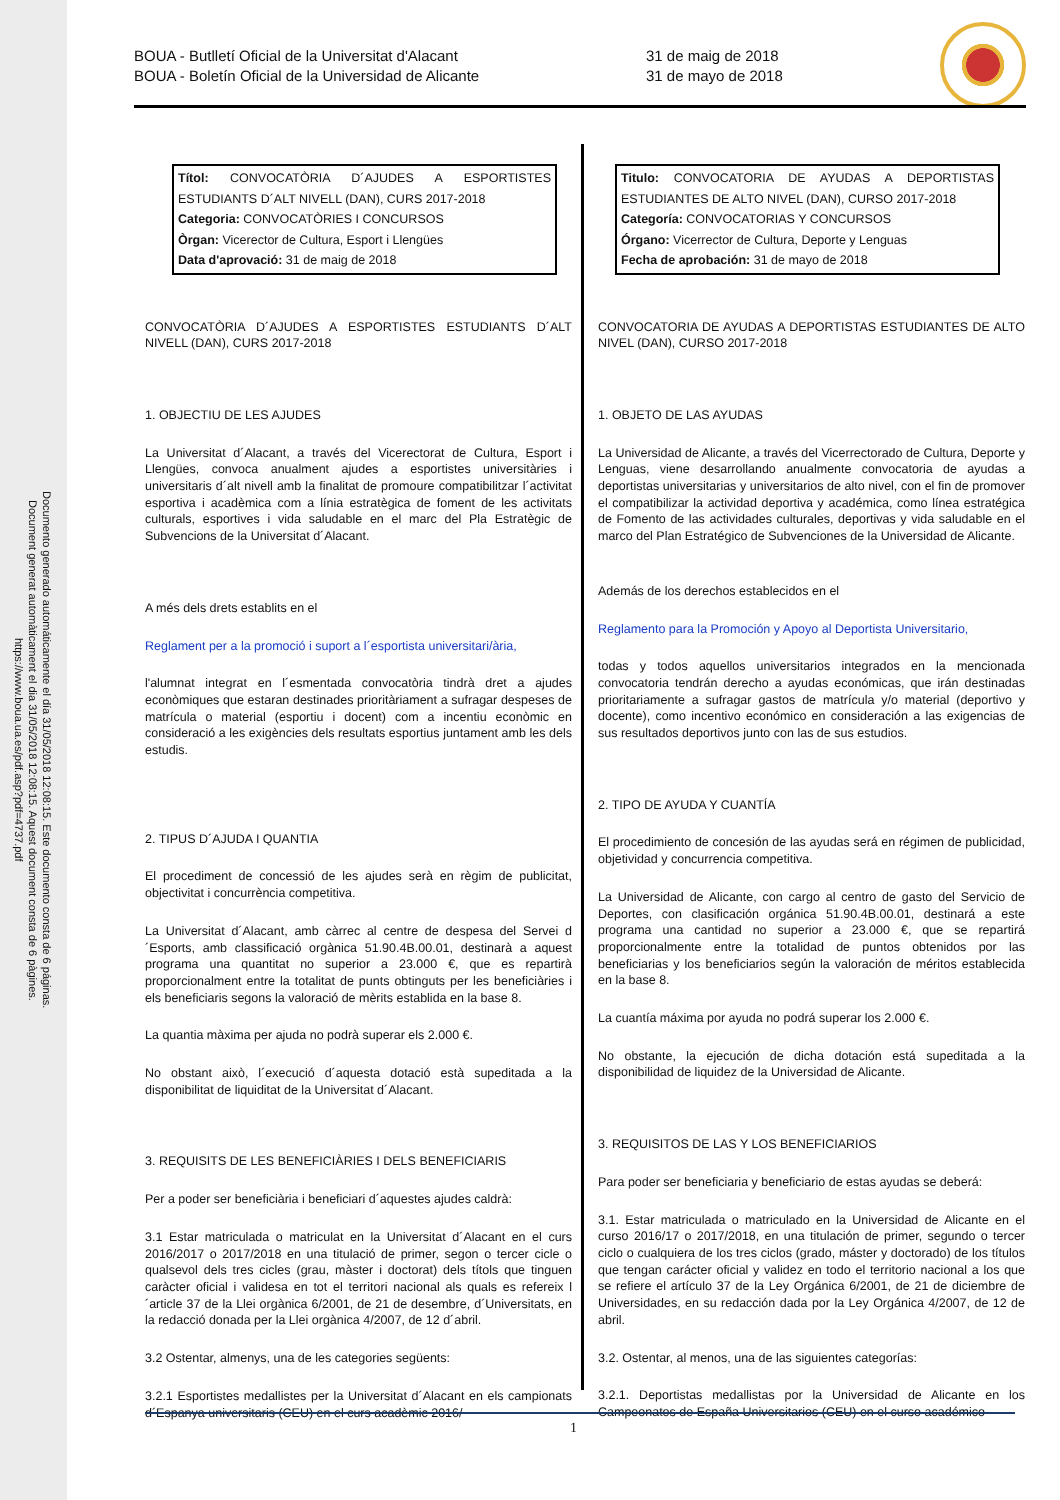Documento generado automáticamente el día 31/05/2018 12:08:15. Este documento consta de 6 páginas.
Document generat automàticament el dia 31/05/2018 12:08:15. Aquest document consta de 6 pàgines.
https://www.boua.ua.es/pdf.asp?pdf=4737.pdf
BOUA - Butlletí Oficial de la Universitat d'Alacant
BOUA - Boletín Oficial de la Universidad de Alicante
31 de maig de 2018
31 de mayo de 2018
Títol: CONVOCATÒRIA D´AJUDES A ESPORTISTES ESTUDIANTS D´ALT NIVELL (DAN), CURS 2017-2018
Categoria: CONVOCATÒRIES I CONCURSOS
Òrgan: Vicerector de Cultura, Esport i Llengües
Data d'aprovació: 31 de maig de 2018
CONVOCATÒRIA D´AJUDES A ESPORTISTES ESTUDIANTS D´ALT NIVELL (DAN), CURS 2017-2018
1. OBJECTIU DE LES AJUDES
La Universitat d´Alacant, a través del Vicerectorat de Cultura, Esport i Llengües, convoca anualment ajudes a esportistes universitàries i universitaris d´alt nivell amb la finalitat de promoure compatibilitzar l´activitat esportiva i acadèmica com a línia estratègica de foment de les activitats culturals, esportives i vida saludable en el marc del Pla Estratègic de Subvencions de la Universitat d´Alacant.
A més dels drets establits en el
Reglament per a la promoció i suport a l´esportista universitari/ària,
l'alumnat integrat en l´esmentada convocatòria tindrà dret a ajudes econòmiques que estaran destinades prioritàriament a sufragar despeses de matrícula o material (esportiu i docent) com a incentiu econòmic en consideració a les exigències dels resultats esportius juntament amb les dels estudis.
2. TIPUS D´AJUDA I QUANTIA
El procediment de concessió de les ajudes serà en règim de publicitat, objectivitat i concurrència competitiva.
La Universitat d´Alacant, amb càrrec al centre de despesa del Servei d´Esports, amb classificació orgànica 51.90.4B.00.01, destinarà a aquest programa una quantitat no superior a 23.000 €, que es repartirà proporcionalment entre la totalitat de punts obtinguts per les beneficiàries i els beneficiaris segons la valoració de mèrits establida en la base 8.
La quantia màxima per ajuda no podrà superar els 2.000 €.
No obstant això, l´execució d´aquesta dotació està supeditada a la disponibilitat de liquiditat de la Universitat d´Alacant.
3. REQUISITS DE LES BENEFICIÀRIES I DELS BENEFICIARIS
Per a poder ser beneficiària i beneficiari d´aquestes ajudes caldrà:
3.1 Estar matriculada o matriculat en la Universitat d´Alacant en el curs 2016/2017 o 2017/2018 en una titulació de primer, segon o tercer cicle o qualsevol dels tres cicles (grau, màster i doctorat) dels títols que tinguen caràcter oficial i validesa en tot el territori nacional als quals es refereix l´article 37 de la Llei orgànica 6/2001, de 21 de desembre, d´Universitats, en la redacció donada per la Llei orgànica 4/2007, de 12 d´abril.
3.2 Ostentar, almenys, una de les categories següents:
3.2.1 Esportistes medallistes per la Universitat d´Alacant en els campionats d´Espanya universitaris (CEU) en el curs acadèmic 2016/
Titulo: CONVOCATORIA DE AYUDAS A DEPORTISTAS ESTUDIANTES DE ALTO NIVEL (DAN), CURSO 2017-2018
Categoría: CONVOCATORIAS Y CONCURSOS
Órgano: Vicerrector de Cultura, Deporte y Lenguas
Fecha de aprobación: 31 de mayo de 2018
CONVOCATORIA DE AYUDAS A DEPORTISTAS ESTUDIANTES DE ALTO NIVEL (DAN), CURSO 2017-2018
1. OBJETO DE LAS AYUDAS
La Universidad de Alicante, a través del Vicerrectorado de Cultura, Deporte y Lenguas, viene desarrollando anualmente convocatoria de ayudas a deportistas universitarias y universitarios de alto nivel, con el fin de promover el compatibilizar la actividad deportiva y académica, como línea estratégica de Fomento de las actividades culturales, deportivas y vida saludable en el marco del Plan Estratégico de Subvenciones de la Universidad de Alicante.
Además de los derechos establecidos en el
Reglamento para la Promoción y Apoyo al Deportista Universitario,
todas y todos aquellos universitarios integrados en la mencionada convocatoria tendrán derecho a ayudas económicas, que irán destinadas prioritariamente a sufragar gastos de matrícula y/o material (deportivo y docente), como incentivo económico en consideración a las exigencias de sus resultados deportivos junto con las de sus estudios.
2. TIPO DE AYUDA Y CUANTÍA
El procedimiento de concesión de las ayudas será en régimen de publicidad, objetividad y concurrencia competitiva.
La Universidad de Alicante, con cargo al centro de gasto del Servicio de Deportes, con clasificación orgánica 51.90.4B.00.01, destinará a este programa una cantidad no superior a 23.000 €, que se repartirá proporcionalmente entre la totalidad de puntos obtenidos por las beneficiarias y los beneficiarios según la valoración de méritos establecida en la base 8.
La cuantía máxima por ayuda no podrá superar los 2.000 €.
No obstante, la ejecución de dicha dotación está supeditada a la disponibilidad de liquidez de la Universidad de Alicante.
3. REQUISITOS DE LAS Y LOS BENEFICIARIOS
Para poder ser beneficiaria y beneficiario de estas ayudas se deberá:
3.1. Estar matriculada o matriculado en la Universidad de Alicante en el curso 2016/17 o 2017/2018, en una titulación de primer, segundo o tercer ciclo o cualquiera de los tres ciclos (grado, máster y doctorado) de los títulos que tengan carácter oficial y validez en todo el territorio nacional a los que se refiere el artículo 37 de la Ley Orgánica 6/2001, de 21 de diciembre de Universidades, en su redacción dada por la Ley Orgánica 4/2007, de 12 de abril.
3.2. Ostentar, al menos, una de las siguientes categorías:
3.2.1. Deportistas medallistas por la Universidad de Alicante en los Campeonatos de España Universitarios (CEU) en el curso académico
1